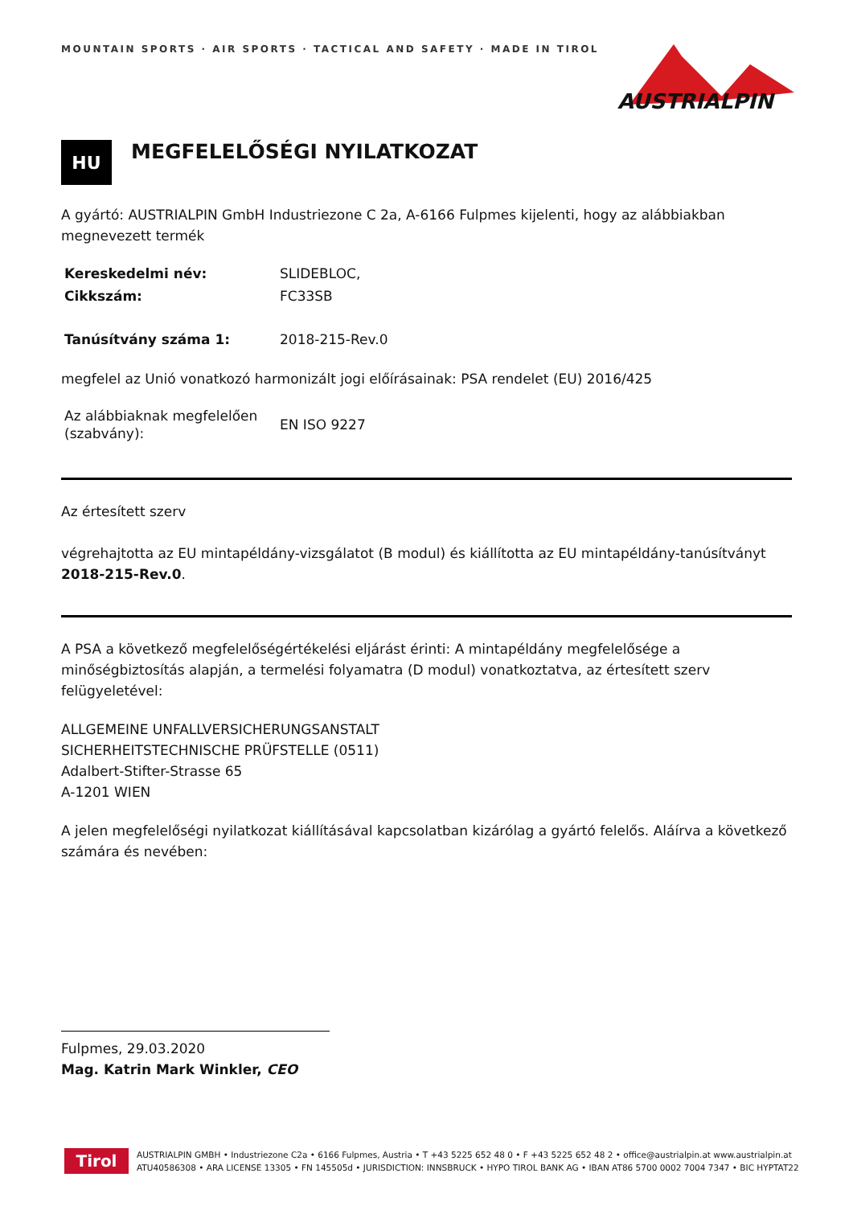AUSTRIALPIN
MOUNTAIN SPORTS · AIR SPORTS · TACTICAL AND SAFETY · MADE IN TIROL
HU
MEGFELELŐSÉGI NYILATKOZAT
A gyártó: AUSTRIALPIN GmbH Industriezone C 2a, A-6166 Fulpmes kijelenti, hogy az alábbiakban megnevezett termék
| Kereskedelmi név: | SLIDEBLOC, |
| Cikkszám: | FC33SB |
| Tanúsítvány száma 1: | 2018-215-Rev.0 |
megfelel az Unió vonatkozó harmonizált jogi előírásainak: PSA rendelet (EU) 2016/425
| Az alábbiaknak megfelelően (szabvány): | EN ISO 9227 |
Az értesített szerv
végrehajtotta az EU mintapéldány-vizsgálatot (B modul) és kiállította az EU mintapéldány-tanúsítványt 2018-215-Rev.0.
A PSA a következő megfelelőségértékelési eljárást érinti: A mintapéldány megfelelősége a minőségbiztosítás alapján, a termelési folyamatra (D modul) vonatkoztatva, az értesített szerv felügyeletével:
ALLGEMEINE UNFALLVERSICHERUNGSANSTALT
SICHERHEITSTECHNISCHE PRÜFSTELLE (0511)
Adalbert-Stifter-Strasse 65
A-1201 WIEN
A jelen megfelelőségi nyilatkozat kiállításával kapcsolatban kizárólag a gyártó felelős. Aláírva a következő számára és nevében:
Fulpmes, 29.03.2020
Mag. Katrin Mark Winkler, CEO
Tirol
AUSTRIALPIN GMBH • Industriezone C2a • 6166 Fulpmes, Austria • T +43 5225 652 48 0 • F +43 5225 652 48 2 • office@austrialpin.at www.austrialpin.at
ATU40586308 • ARA LICENSE 13305 • FN 145505d • JURISDICTION: INNSBRUCK • HYPO TIROL BANK AG • IBAN AT86 5700 0002 7004 7347 • BIC HYPTAT22